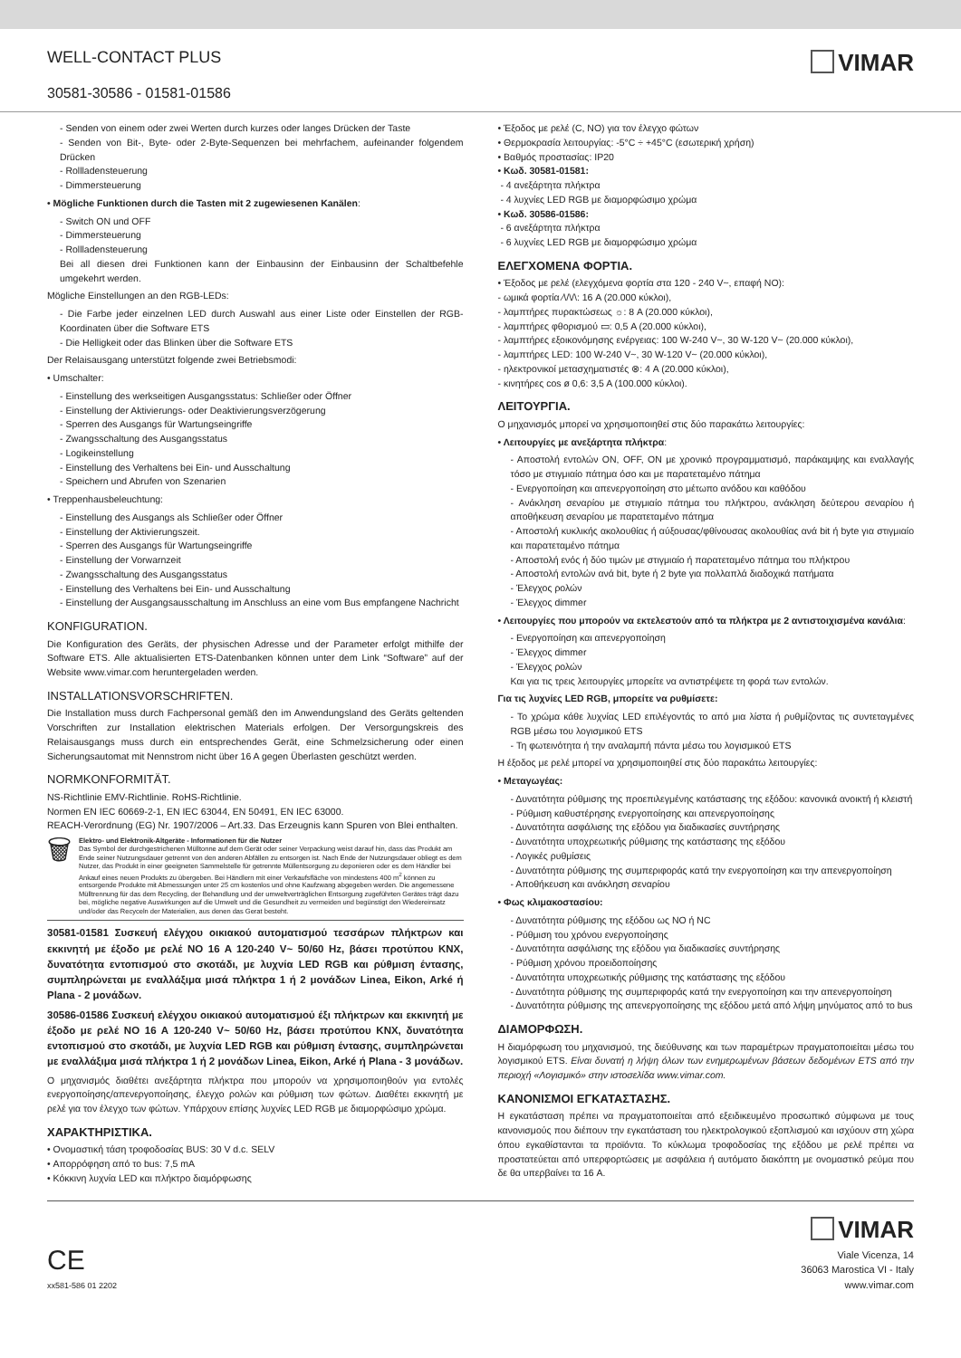WELL-CONTACT PLUS
30581-30586 - 01581-01586
VIMAR
- Senden von einem oder zwei Werten durch kurzes oder langes Drücken der Taste
- Senden von Bit-, Byte- oder 2-Byte-Sequenzen bei mehrfachem, aufeinander folgendem Drücken
- Rollladensteuerung
- Dimmersteuerung
• Mögliche Funktionen durch die Tasten mit 2 zugewiesenen Kanälen:
- Switch ON und OFF
- Dimmersteuerung
- Rollladensteuerung
Bei all diesen drei Funktionen kann der Einbausinn der Einbausinn der Schaltbefehle umgekehrt werden.
Mögliche Einstellungen an den RGB-LEDs:
- Die Farbe jeder einzelnen LED durch Auswahl aus einer Liste oder Einstellen der RGB-Koordinaten über die Software ETS
- Die Helligkeit oder das Blinken über die Software ETS
Der Relaisausgang unterstützt folgende zwei Betriebsmodi:
• Umschalter:
- Einstellung des werkseitigen Ausgangsstatus: Schließer oder Öffner
- Einstellung der Aktivierungs- oder Deaktivierungsverzögerung
- Sperren des Ausgangs für Wartungseingriffe
- Zwangsschaltung des Ausgangsstatus
- Logikeinstellung
- Einstellung des Verhaltens bei Ein- und Ausschaltung
- Speichern und Abrufen von Szenarien
• Treppenhausbeleuchtung:
- Einstellung des Ausgangs als Schließer oder Öffner
- Einstellung der Aktivierungszeit.
- Sperren des Ausgangs für Wartungseingriffe
- Einstellung der Vorwarnzeit
- Zwangsschaltung des Ausgangsstatus
- Einstellung des Verhaltens bei Ein- und Ausschaltung
- Einstellung der Ausgangsausschaltung im Anschluss an eine vom Bus empfangene Nachricht
KONFIGURATION.
Die Konfiguration des Geräts, der physischen Adresse und der Parameter erfolgt mithilfe der Software ETS. Alle aktualisierten ETS-Datenbanken können unter dem Link “Software” auf der Website www.vimar.com heruntergeladen werden.
INSTALLATIONSVORSCHRIFTEN.
Die Installation muss durch Fachpersonal gemäß den im Anwendungsland des Geräts geltenden Vorschriften zur Installation elektrischen Materials erfolgen. Der Versorgungskreis des Relaisausgangs muss durch ein entsprechendes Gerät, eine Schmelzsicherung oder einen Sicherungsautomat mit Nennstrom nicht über 16 A gegen Überlasten geschützt werden.
NORMKONFORMITÄT.
NS-Richtlinie EMV-Richtlinie. RoHS-Richtlinie.
Normen EN IEC 60669-2-1, EN IEC 63044, EN 50491, EN IEC 63000.
REACH-Verordnung (EG) Nr. 1907/2006 – Art.33. Das Erzeugnis kann Spuren von Blei enthalten.
🗑
Elektro- und Elektronik-Altgeräte - Informationen für die Nutzer
Das Symbol der durchgestrichenen Mülltonne auf dem Gerät oder seiner Verpackung weist darauf hin, dass das Produkt am Ende seiner Nutzungsdauer getrennt von den anderen Abfällen zu entsorgen ist. Nach Ende der Nutzungsdauer obliegt es dem Nutzer, das Produkt in einer geeigneten Sammelstelle für getrennte Müllentsorgung zu deponieren oder es dem Händler bei Ankauf eines neuen Produkts zu übergeben. Bei Händlern mit einer Verkaufsfläche von mindestens 400 m<sup>2</sup> können zu entsorgende Produkte mit Abmessungen unter 25 cm kostenlos und ohne Kaufzwang abgegeben werden. Die angemessene Mülltrennung für das dem Recycling, der Behandlung und der umweltverträglichen Entsorgung zugeführten Gerätes trägt dazu bei, mögliche negative Auswirkungen auf die Umwelt und die Gesundheit zu vermeiden und begünstigt den Wiedereinsatz und/oder das Recyceln der Materialien, aus denen das Gerat besteht.
30581-01581 Συσκευή ελέγχου οικιακού αυτοματισμού τεσσάρων πλήκτρων και εκκινητή με έξοδο με ρελέ NO 16 A 120-240 V~ 50/60 Hz, βάσει προτύπου KNX, δυνατότητα εντοπισμού στο σκοτάδι, με λυχνία LED RGB και ρύθμιση έντασης, συμπληρώνεται με εναλλάξιμα μισά πλήκτρα 1 ή 2 μονάδων Linea, Eikon, Arké ή Plana - 2 μονάδων.
30586-01586 Συσκευή ελέγχου οικιακού αυτοματισμού έξι πλήκτρων και εκκινητή με έξοδο με ρελέ NO 16 A 120-240 V~ 50/60 Hz, βάσει προτύπου KNX, δυνατότητα εντοπισμού στο σκοτάδι, με λυχνία LED RGB και ρύθμιση έντασης, συμπληρώνεται με εναλλάξιμα μισά πλήκτρα 1 ή 2 μονάδων Linea, Eikon, Arké ή Plana - 3 μονάδων.
Ο μηχανισμός διαθέτει ανεξάρτητα πλήκτρα που μπορούν να χρησιμοποιηθούν για εντολές ενεργοποίησης/απενεργοποίησης, έλεγχο ρολών και ρύθμιση των φώτων. Διαθέτει εκκινητή με ρελέ για τον έλεγχο των φώτων. Υπάρχουν επίσης λυχνίες LED RGB με διαμορφώσιμο χρώμα.
ΧΑΡΑΚΤΗΡΙΣΤΙΚΑ.
• Ονομαστική τάση τροφοδοσίας BUS: 30 V d.c. SELV
• Απορρόφηση από το bus: 7,5 mA
• Κόκκινη λυχνία LED και πλήκτρο διαμόρφωσης
• Έξοδος με ρελέ (C, NO) για τον έλεγχο φώτων
• Θερμοκρασία λειτουργίας: -5°C ÷ +45°C (εσωτερική χρήση)
• Βαθμός προστασίας: IP20
• Κωδ. 30581-01581:
- 4 ανεξάρτητα πλήκτρα
- 4 λυχνίες LED RGB με διαμορφώσιμο χρώμα
• Κωδ. 30586-01586:
- 6 ανεξάρτητα πλήκτρα
- 6 λυχνίες LED RGB με διαμορφώσιμο χρώμα
ΕΛΕΓΧΟΜΕΝΑ ΦΟΡΤΙΑ.
• Έξοδος με ρελέ (ελεγχόμενα φορτία στα 120 - 240 V~, επαφή NO):
- ωμικά φορτία ⁄\/\/\: 16 A (20.000 κύκλοι),
- λαμπτήρες πυρακτώσεως ☼: 8 A (20.000 κύκλοι),
- λαμπτήρες φθορισμού ▭: 0,5 A (20.000 κύκλοι),
- λαμπτήρες εξοικονόμησης ενέργειας: 100 W-240 V~, 30 W-120 V~ (20.000 κύκλοι),
- λαμπτήρες LED: 100 W-240 V~, 30 W-120 V~ (20.000 κύκλοι),
- ηλεκτρονικοί μετασχηματιστές ⊗: 4 A (20.000 κύκλοι),
- κινητήρες cos ø 0,6: 3,5 A (100.000 κύκλοι).
ΛΕΙΤΟΥΡΓΙΑ.
Ο μηχανισμός μπορεί να χρησιμοποιηθεί στις δύο παρακάτω λειτουργίες:
• Λειτουργίες με ανεξάρτητα πλήκτρα:
- Αποστολή εντολών ON, OFF, ON με χρονικό προγραμματισμό, παράκαμψης και εναλλαγής τόσο με στιγμιαίο πάτημα όσο και με παρατεταμένο πάτημα
- Ενεργοποίηση και απενεργοποίηση στο μέτωπο ανόδου και καθόδου
- Ανάκληση σεναρίου με στιγμιαίο πάτημα του πλήκτρου, ανάκληση δεύτερου σεναρίου ή αποθήκευση σεναρίου με παρατεταμένο πάτημα
- Αποστολή κυκλικής ακολουθίας ή αύξουσας/φθίνουσας ακολουθίας ανά bit ή byte για στιγμιαίο και παρατεταμένο πάτημα
- Αποστολή ενός ή δύο τιμών με στιγμιαίο ή παρατεταμένο πάτημα του πλήκτρου
- Αποστολή εντολών ανά bit, byte ή 2 byte για πολλαπλά διαδοχικά πατήματα
- Έλεγχος ρολών
- Έλεγχος dimmer
• Λειτουργίες που μπορούν να εκτελεστούν από τα πλήκτρα με 2 αντιστοιχισμένα κανάλια:
- Ενεργοποίηση και απενεργοποίηση
- Έλεγχος dimmer
- Έλεγχος ρολών
Και για τις τρεις λειτουργίες μπορείτε να αντιστρέψετε τη φορά των εντολών.
Για τις λυχνίες LED RGB, μπορείτε να ρυθμίσετε:
- Το χρώμα κάθε λυχνίας LED επιλέγοντάς το από μια λίστα ή ρυθμίζοντας τις συντεταγμένες RGB μέσω του λογισμικού ETS
- Τη φωτεινότητα ή την αναλαμπή πάντα μέσω του λογισμικού ETS
Η έξοδος με ρελέ μπορεί να χρησιμοποιηθεί στις δύο παρακάτω λειτουργίες:
• Μεταγωγέας:
- Δυνατότητα ρύθμισης της προεπιλεγμένης κατάστασης της εξόδου: κανονικά ανοικτή ή κλειστή
- Ρύθμιση καθυστέρησης ενεργοποίησης και απενεργοποίησης
- Δυνατότητα ασφάλισης της εξόδου για διαδικασίες συντήρησης
- Δυνατότητα υποχρεωτικής ρύθμισης της κατάστασης της εξόδου
- Λογικές ρυθμίσεις
- Δυνατότητα ρύθμισης της συμπεριφοράς κατά την ενεργοποίηση και την απενεργοποίηση
- Αποθήκευση και ανάκληση σεναρίου
• Φως κλιμακοστασίου:
- Δυνατότητα ρύθμισης της εξόδου ως NO ή NC
- Ρύθμιση του χρόνου ενεργοποίησης
- Δυνατότητα ασφάλισης της εξόδου για διαδικασίες συντήρησης
- Ρύθμιση χρόνου προειδοποίησης
- Δυνατότητα υποχρεωτικής ρύθμισης της κατάστασης της εξόδου
- Δυνατότητα ρύθμισης της συμπεριφοράς κατά την ενεργοποίηση και την απενεργοποίηση
- Δυνατότητα ρύθμισης της απενεργοποίησης της εξόδου μετά από λήψη μηνύματος από το bus
ΔΙΑΜΟΡΦΩΣΗ.
Η διαμόρφωση του μηχανισμού, της διεύθυνσης και των παραμέτρων πραγματοποιείται μέσω του λογισμικού ETS. Είναι δυνατή η λήψη όλων των ενημερωμένων βάσεων δεδομένων ETS από την περιοχή «Λογισμικό» στην ιστοσελίδα www.vimar.com.
ΚΑΝΟΝΙΣΜΟΙ ΕΓΚΑΤΑΣΤΑΣΗΣ.
Η εγκατάσταση πρέπει να πραγματοποιείται από εξειδικευμένο προσωπικό σύμφωνα με τους κανονισμούς που διέπουν την εγκατάσταση του ηλεκτρολογικού εξοπλισμού και ισχύουν στη χώρα όπου εγκαθίστανται τα προϊόντα. Το κύκλωμα τροφοδοσίας της εξόδου με ρελέ πρέπει να προστατεύεται από υπερφορτώσεις με ασφάλεια ή αυτόματο διακόπτη με ονομαστικό ρεύμα που δε θα υπερβαίνει τα 16 A.
CE
xx581-586 01 2202
VIMAR
Viale Vicenza, 14
36063 Marostica VI - Italy
www.vimar.com